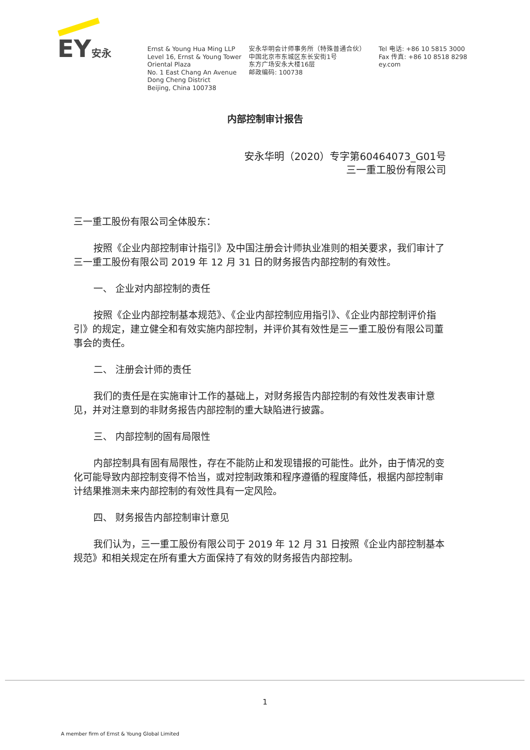EY安永
Ernst & Young Hua Ming LLP
Level 16, Ernst & Young Tower
Oriental Plaza
No. 1 East Chang An Avenue
Dong Cheng District
Beijing, China 100738
安永华明会计师事务所（特殊普通合伙）
中国北京市东城区东长安街1号
东方广场安永大楼16层
邮政编码: 100738
Tel 电话: +86 10 5815 3000
Fax 传真: +86 10 8518 8298
ey.com
内部控制审计报告
安永华明（2020）专字第60464073_G01号
三一重工股份有限公司
三一重工股份有限公司全体股东：
按照《企业内部控制审计指引》及中国注册会计师执业准则的相关要求，我们审计了三一重工股份有限公司 2019 年 12 月 31 日的财务报告内部控制的有效性。
一、 企业对内部控制的责任
按照《企业内部控制基本规范》、《企业内部控制应用指引》、《企业内部控制评价指引》的规定，建立健全和有效实施内部控制，并评价其有效性是三一重工股份有限公司董事会的责任。
二、 注册会计师的责任
我们的责任是在实施审计工作的基础上，对财务报告内部控制的有效性发表审计意见，并对注意到的非财务报告内部控制的重大缺陷进行披露。
三、 内部控制的固有局限性
内部控制具有固有局限性，存在不能防止和发现错报的可能性。此外，由于情况的变化可能导致内部控制变得不恰当，或对控制政策和程序遵循的程度降低，根据内部控制审计结果推测未来内部控制的有效性具有一定风险。
四、 财务报告内部控制审计意见
我们认为，三一重工股份有限公司于 2019 年 12 月 31 日按照《企业内部控制基本规范》和相关规定在所有重大方面保持了有效的财务报告内部控制。
1
A member firm of Ernst & Young Global Limited